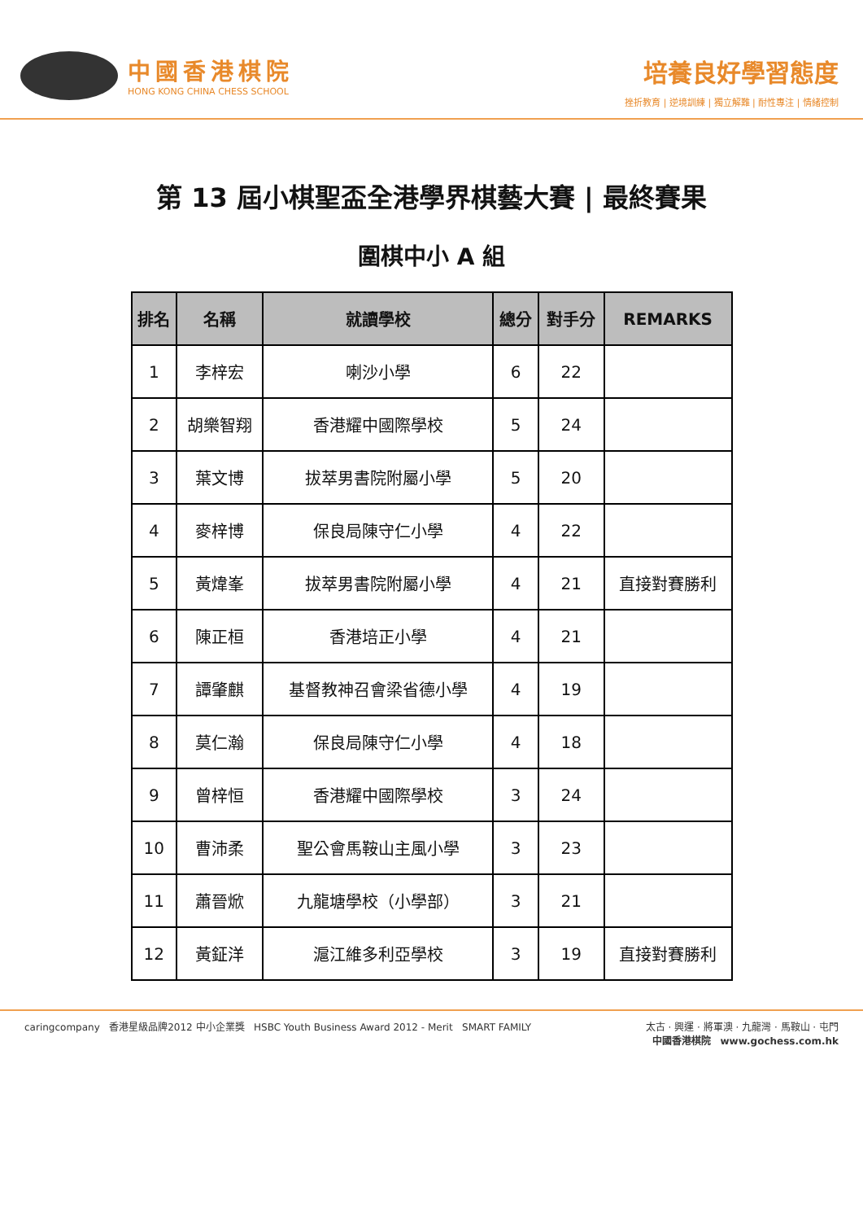中國香港棋院
HONG KONG CHINA CHESS SCHOOL
培養良好學習態度
挫折教育 | 逆境訓練 | 獨立解難 | 耐性專注 | 情緒控制
第 13 屆小棋聖盃全港學界棋藝大賽 | 最終賽果
圍棋中小 A 組
| 排名 | 名稱 | 就讀學校 | 總分 | 對手分 | REMARKS |
| --- | --- | --- | --- | --- | --- |
| 1 | 李梓宏 | 喇沙小學 | 6 | 22 | |
| 2 | 胡樂智翔 | 香港耀中國際學校 | 5 | 24 | |
| 3 | 葉文博 | 拔萃男書院附屬小學 | 5 | 20 | |
| 4 | 麥梓博 | 保良局陳守仁小學 | 4 | 22 | |
| 5 | 黃煒峯 | 拔萃男書院附屬小學 | 4 | 21 | 直接對賽勝利 |
| 6 | 陳正桓 | 香港培正小學 | 4 | 21 | |
| 7 | 譚肇麒 | 基督教神召會梁省德小學 | 4 | 19 | |
| 8 | 莫仁瀚 | 保良局陳守仁小學 | 4 | 18 | |
| 9 | 曾梓恒 | 香港耀中國際學校 | 3 | 24 | |
| 10 | 曹沛柔 | 聖公會馬鞍山主風小學 | 3 | 23 | |
| 11 | 蕭晉焮 | 九龍塘學校（小學部） | 3 | 21 | |
| 12 | 黃鉦洋 | 滬江維多利亞學校 | 3 | 19 | 直接對賽勝利 |
caringcompany 香港星級品牌2012 中小企業獎 HSBC Youth Business Award 2012 - Merit SMART FAMILY
太古 · 興運 · 將軍澳 · 九龍灣 · 馬鞍山 · 屯門
中國香港棋院 www.gochess.com.hk